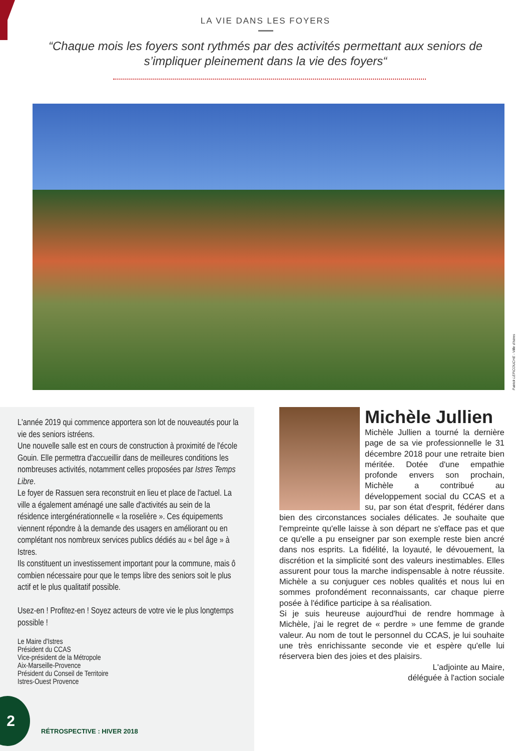LA VIE DANS LES FOYERS
“Chaque mois les foyers sont rythmés par des activités permettant aux seniors de s’impliquer pleinement dans la vie des foyers“
Patrick LEPICOUCHE - Ville d'Istres
L'année 2019 qui commence apportera son lot de nouveautés pour la vie des seniors istréens.
Une nouvelle salle est en cours de construction à proximité de l'école Gouin. Elle permettra d'accueillir dans de meilleures conditions les nombreuses activités, notamment celles proposées par Istres Temps Libre.
Le foyer de Rassuen sera reconstruit en lieu et place de l'actuel. La ville a également aménagé une salle d'activités au sein de la résidence intergénérationnelle « la roselière ». Ces équipements viennent répondre à la demande des usagers en améliorant ou en complétant nos nombreux services publics dédiés au « bel âge » à Istres.
Ils constituent un investissement important pour la commune, mais ô combien nécessaire pour que le temps libre des seniors soit le plus actif et le plus qualitatif possible.
Usez-en ! Profitez-en ! Soyez acteurs de votre vie le plus longtemps possible !
Le Maire d'Istres
Président du CCAS
Vice-président de la Métropole
Aix-Marseille-Provence
Président du Conseil de Territoire
Istres-Ouest Provence
Michèle Jullien
Michèle Jullien a tourné la dernière page de sa vie professionnelle le 31 décembre 2018 pour une retraite bien méritée. Dotée d'une empathie profonde envers son prochain, Michèle a contribué au développement social du CCAS et a su, par son état d'esprit, fédérer dans bien des circonstances sociales délicates. Je souhaite que l'empreinte qu'elle laisse à son départ ne s'efface pas et que ce qu'elle a pu enseigner par son exemple reste bien ancré dans nos esprits. La fidélité, la loyauté, le dévouement, la discrétion et la simplicité sont des valeurs inestimables. Elles assurent pour tous la marche indispensable à notre réussite. Michèle a su conjuguer ces nobles qualités et nous lui en sommes profondément reconnaissants, car chaque pierre posée à l'édifice participe à sa réalisation.
Si je suis heureuse aujourd'hui de rendre hommage à Michèle, j'ai le regret de « perdre » une femme de grande valeur. Au nom de tout le personnel du CCAS, je lui souhaite une très enrichissante seconde vie et espère qu'elle lui réservera bien des joies et des plaisirs.
L'adjointe au Maire,
déléguée à l'action sociale
2 RÉTROSPECTIVE : HIVER 2018